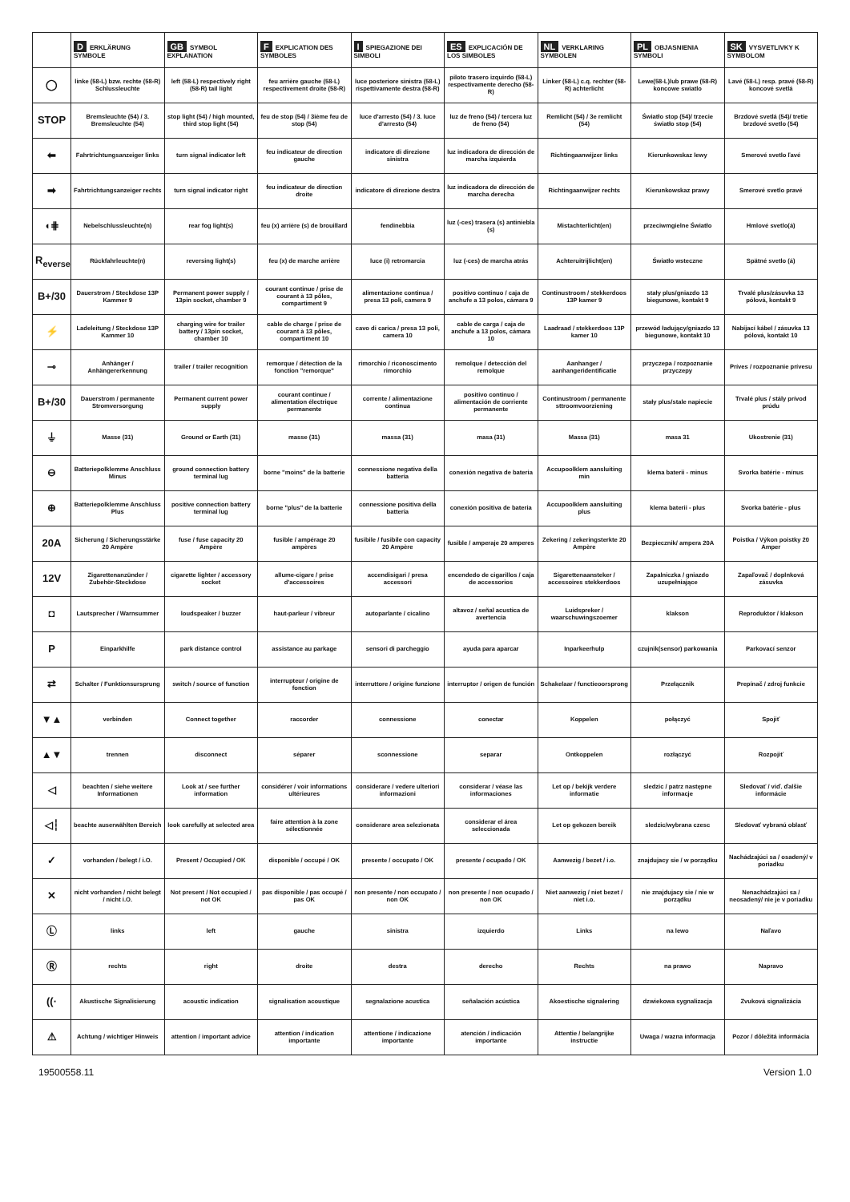| | D ERKLÄRUNG SYMBOLE | GB SYMBOL EXPLANATION | F EXPLICATION DES SYMBOLES | I SPIEGAZIONE DEI SIMBOLI | ES EXPLICACIÓN DE LOS SIMBOLES | NL VERKLARING SYMBOLEN | PL OBJASNIENIA SYMBOLI | SK VYSVETLIVKY K SYMBOLOM |
| --- | --- | --- | --- | --- | --- | --- | --- | --- |
| ◯ | linke (58-L) bzw. rechte (58-R) Schlussleuchte | left (58-L) respectively right (58-R) tail light | feu arrière gauche (58-L) respectivement droite (58-R) | luce posteriore sinistra (58-L) rispettivamente destra (58-R) | piloto trasero izquirdo (58-L) respectivamente derecho (58-R) | Linker (58-L) c.q. rechter (58-R) achterlicht | Lewe(58-L)lub prawe (58-R) koncowe swiatlo | Lavé (58-L) resp. pravé (58-R) koncové svetlá |
| STOP | Bremsleuchte (54) / 3. Bremsleuchte (54) | stop light (54) / high mounted, third stop light (54) | feu de stop (54) / 3ième feu de stop (54) | luce d'arresto (54) / 3. luce d'arresto (54) | luz de freno (54) / tercera luz de freno (54) | Remlicht (54) / 3e remlicht (54) | Światło stop (54)/ trzecie światło stop (54) | Brzdové svetlá (54)/ tretie brzdové svetlo (54) |
| ⬅ | Fahrtrichtungsanzeiger links | turn signal indicator left | feu indicateur de direction gauche | indicatore di direzione sinistra | luz indicadora de dirección de marcha izquierda | Richtingaanwijzer links | Kierunkowskaz lewy | Smerové svetlo ľavé |
| ➡ | Fahrtrichtungsanzeiger rechts | turn signal indicator right | feu indicateur de direction droite | indicatore di direzione destra | luz indicadora de dirección de marcha derecha | Richtingaanwijzer rechts | Kierunkowskaz prawy | Smerové svetlo pravé |
| ◖⋕ | Nebelschlussleuchte(n) | rear fog light(s) | feu (x) arrière (s) de brouillard | fendinebbia | luz (-ces) trasera (s) antiniebla (s) | Mistachterlicht(en) | przeciwmgielne Światło | Hmlové svetlo(á) |
| R<sub>everse</sub> | Rückfahrleuchte(n) | reversing light(s) | feu (x) de marche arrière | luce (i) retromarcia | luz (-ces) de marcha atrás | Achteruitrijlicht(en) | Światło wsteczne | Spätné svetlo (á) |
| B+/30 | Dauerstrom / Steckdose 13P Kammer 9 | Permanent power supply / 13pin socket, chamber 9 | courant continue / prise de courant à 13 pôles, compartiment 9 | alimentazione continua / presa 13 poli, camera 9 | positivo continuo / caja de anchufe a 13 polos, cámara 9 | Continustroom / stekkerdoos 13P kamer 9 | stały plus/gniazdo 13 biegunowe, kontakt 9 | Trvalé plus/zásuvka 13 pólová, kontakt 9 |
| ⚡ | Ladeleitung / Steckdose 13P Kammer 10 | charging wire for trailer battery / 13pin socket, chamber 10 | cable de charge / prise de courant à 13 pôles, compartiment 10 | cavo di carica / presa 13 poli, camera 10 | cable de carga / caja de anchufe a 13 polos, cámara 10 | Laadraad / stekkerdoos 13P kamer 10 | przewód ładujący/gniazdo 13 biegunowe, kontakt 10 | Nabíjací kábel / zásuvka 13 pólová, kontakt 10 |
| ⊸ | Anhänger / Anhängererkennung | trailer / trailer recognition | remorque / détection de la fonction "remorque" | rimorchio / riconoscimento rimorchio | remolque / detección del remolque | Aanhanger / aanhangeridentificatie | przyczepa / rozpoznanie przyczepy | Príves / rozpoznanie prívesu |
| B+/30 | Dauerstrom / permanente Stromversorgung | Permanent current power supply | courant continue / alimentation électrique permanente | corrente / alimentazione continua | positivo continuo / alimentación de corriente permanente | Continustroom / permanente sttroomvoorziening | stały plus/stale napiecie | Trvalé plus / stály prívod prúdu |
| ⏚ | Masse (31) | Ground or Earth (31) | masse (31) | massa (31) | masa (31) | Massa (31) | masa 31 | Ukostrenie (31) |
| ⊖ | Batteriepolklemme Anschluss Minus | ground connection battery terminal lug | borne "moins" de la batterie | connessione negativa della batteria | conexión negativa de bateria | Accupoolklem aansluiting min | klema baterii - minus | Svorka batérie - mínus |
| ⊕ | Batteriepolklemme Anschluss Plus | positive connection battery terminal lug | borne "plus" de la batterie | connessione positiva della batteria | conexión positiva de bateria | Accupoolklem aansluiting plus | klema baterii - plus | Svorka batérie - plus |
| 20A | Sicherung / Sicherungsstärke 20 Ampère | fuse / fuse capacity 20 Ampère | fusible / ampérage 20 ampères | fusibile / fusibile con capacity 20 Ampère | fusible / amperaje 20 amperes | Zekering / zekeringsterkte 20 Ampère | Bezpiecznik/ ampera 20A | Poistka / Výkon poistky 20 Amper |
| 12V | Zigarettenanzünder / Zubehör-Steckdose | cigarette lighter / accessory socket | allume-cigare / prise d'accessoires | accendisigari / presa accessori | encendedo de cigarillos / caja de accessorios | Sigarettenaansteker / accessoires stekkerdoos | Zapalniczka / gniazdo uzupełniające | Zapaľovač / doplnková zásuvka |
| ◘ | Lautsprecher / Warnsummer | loudspeaker / buzzer | haut-parleur / vibreur | autoparlante / cicalino | altavoz / señal acustica de avertencia | Luidspreker / waarschuwingszoemer | klakson | Reproduktor / klakson |
| P | Einparkhilfe | park distance control | assistance au parkage | sensori di parcheggio | ayuda para aparcar | Inparkeerhulp | czujnik(sensor) parkowania | Parkovací senzor |
| ⇄ | Schalter / Funktionsursprung | switch / source of function | interrupteur / origine de fonction | interruttore / origine funzione | interruptor / origen de función | Schakelaar / functieoorsprong | Przełącznik | Prepínač / zdroj funkcie |
| ▼▲ | verbinden | Connect together | raccorder | connessione | conectar | Koppelen | połączyć | Spojiť |
| ▲▼ | trennen | disconnect | séparer | sconnessione | separar | Ontkoppelen | rozłączyć | Rozpojiť |
| ◁ | beachten / siehe weitere Informationen | Look at / see further information | considérer / voir informations ultérieures | considerare / vedere ulteriori informazioni | considerar / véase las informaciones | Let op / bekijk verdere informatie | sledzic / patrz następne informacje | Sledovať / viď. ďalšie informácie |
| ◁┆ | beachte auserwählten Bereich | look carefully at selected area | faire attention à la zone sélectionnée | considerare area selezionata | considerar el área seleccionada | Let op gekozen bereik | sledzic/wybrana czesc | Sledovať vybranú oblasť |
| ✓ | vorhanden / belegt / i.O. | Present / Occupied / OK | disponible / occupé / OK | presente / occupato / OK | presente / ocupado / OK | Aanwezig / bezet / i.o. | znajdujacy sie / w porządku | Nachádzajúci sa / osadený/ v poriadku |
| ✕ | nicht vorhanden / nicht belegt / nicht i.O. | Not present / Not occupied / not OK | pas disponible / pas occupé / pas OK | non presente / non occupato / non OK | non presente / non ocupado / non OK | Niet aanwezig / niet bezet / niet i.o. | nie znajdujacy sie / nie w porządku | Nenachádzajúci sa / neosadený/ nie je v poriadku |
| Ⓛ | links | left | gauche | sinistra | izquierdo | Links | na lewo | Naľavo |
| Ⓡ | rechts | right | droite | destra | derecho | Rechts | na prawo | Napravo |
| ((· | Akustische Signalisierung | acoustic indication | signalisation acoustique | segnalazione acustica | señalación acústica | Akoestische signalering | dzwiekowa sygnalizacja | Zvuková signalizácia |
| ⚠ | Achtung / wichtiger Hinweis | attention / important advice | attention / indication importante | attentione / indicazione importante | atención / indicación importante | Attentie / belangrijke instructie | Uwaga / wazna informacja | Pozor / dôležitá informácia |
19500558.11 Version 1.0